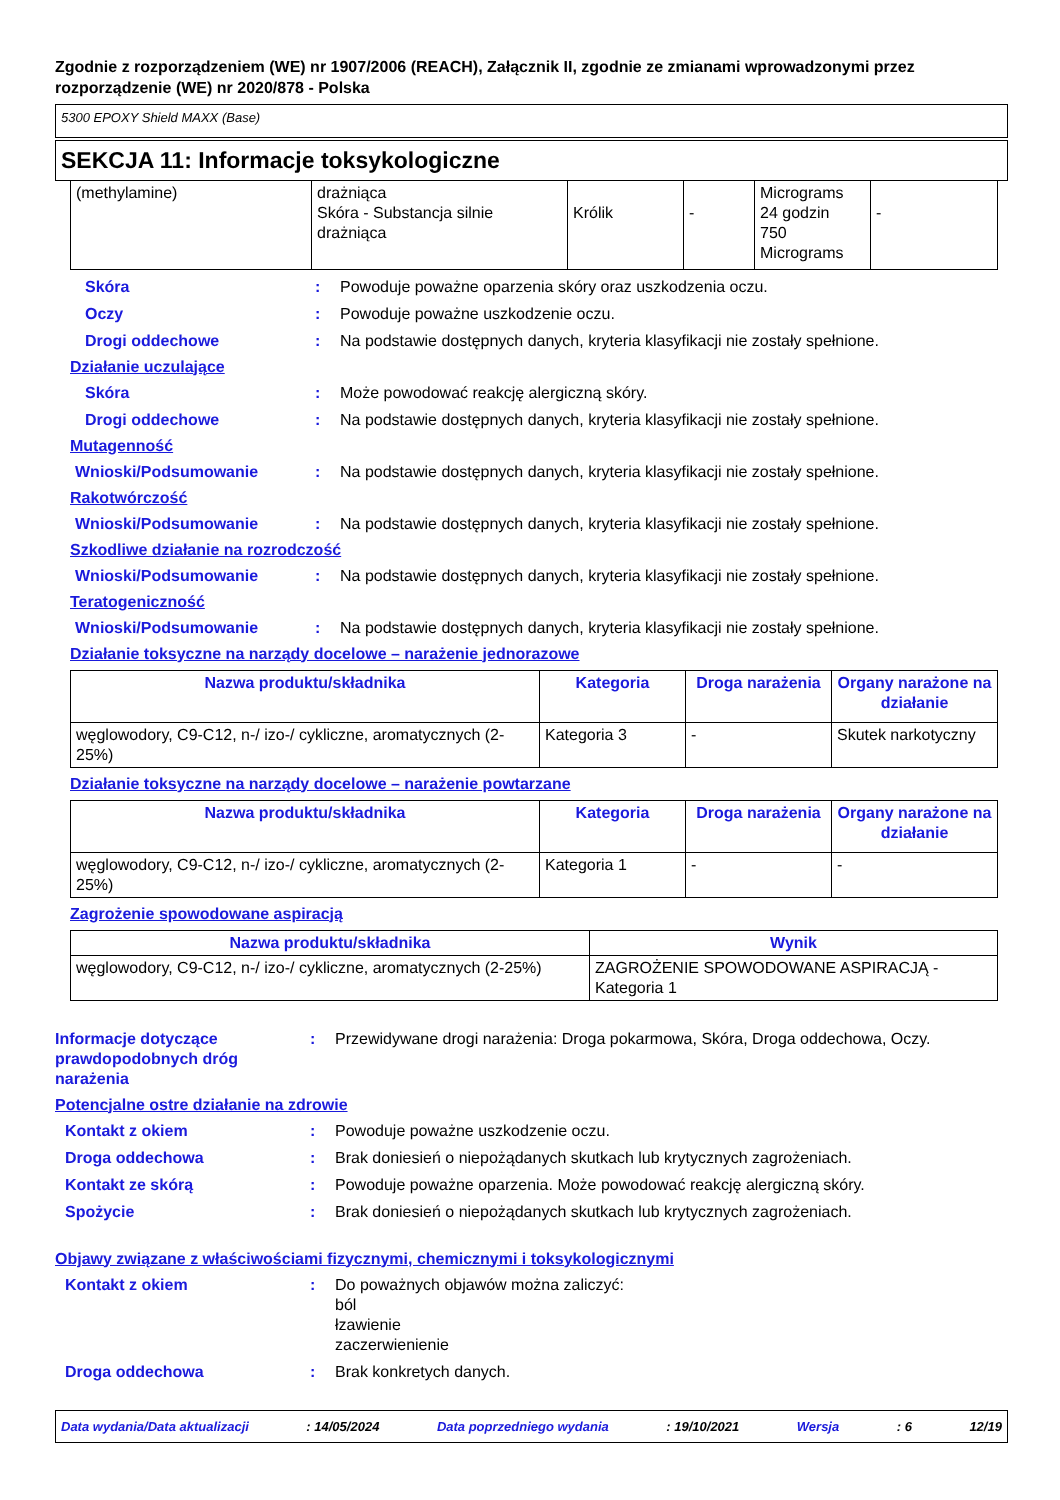Zgodnie z rozporządzeniem (WE) nr 1907/2006 (REACH), Załącznik II, zgodnie ze zmianami wprowadzonymi przez rozporządzenie (WE) nr 2020/878 - Polska
5300 EPOXY Shield MAXX (Base)
SEKCJA 11: Informacje toksykologiczne
| (methylamine) | drażniąca Skóra - Substancja silnie drażniąca | Królik | - | Micrograms 24 godzin 750 Micrograms | - |
Skóra : Powoduje poważne oparzenia skóry oraz uszkodzenia oczu.
Oczy : Powoduje poważne uszkodzenie oczu.
Drogi oddechowe : Na podstawie dostępnych danych, kryteria klasyfikacji nie zostały spełnione.
Działanie uczulające
Skóra : Może powodować reakcję alergiczną skóry.
Drogi oddechowe : Na podstawie dostępnych danych, kryteria klasyfikacji nie zostały spełnione.
Mutagenność
Wnioski/Podsumowanie : Na podstawie dostępnych danych, kryteria klasyfikacji nie zostały spełnione.
Rakotwórczość
Wnioski/Podsumowanie : Na podstawie dostępnych danych, kryteria klasyfikacji nie zostały spełnione.
Szkodliwe działanie na rozrodczość
Wnioski/Podsumowanie : Na podstawie dostępnych danych, kryteria klasyfikacji nie zostały spełnione.
Teratogeniczność
Wnioski/Podsumowanie : Na podstawie dostępnych danych, kryteria klasyfikacji nie zostały spełnione.
Działanie toksyczne na narządy docelowe – narażenie jednorazowe
| Nazwa produktu/składnika | Kategoria | Droga narażenia | Organy narażone na działanie |
| --- | --- | --- | --- |
| węglowodory, C9-C12, n-/ izo-/ cykliczne, aromatycznych (2-25%) | Kategoria 3 | - | Skutek narkotyczny |
Działanie toksyczne na narządy docelowe – narażenie powtarzane
| Nazwa produktu/składnika | Kategoria | Droga narażenia | Organy narażone na działanie |
| --- | --- | --- | --- |
| węglowodory, C9-C12, n-/ izo-/ cykliczne, aromatycznych (2-25%) | Kategoria 1 | - | - |
Zagrożenie spowodowane aspiracją
| Nazwa produktu/składnika | Wynik |
| --- | --- |
| węglowodory, C9-C12, n-/ izo-/ cykliczne, aromatycznych (2-25%) | ZAGROŻENIE SPOWODOWANE ASPIRACJĄ - Kategoria 1 |
Informacje dotyczące prawdopodobnych dróg narażenia
: Przewidywane drogi narażenia: Droga pokarmowa, Skóra, Droga oddechowa, Oczy.
Potencjalne ostre działanie na zdrowie
Kontakt z okiem : Powoduje poważne uszkodzenie oczu.
Droga oddechowa : Brak doniesień o niepożądanych skutkach lub krytycznych zagrożeniach.
Kontakt ze skórą : Powoduje poważne oparzenia. Może powodować reakcję alergiczną skóry.
Spożycie : Brak doniesień o niepożądanych skutkach lub krytycznych zagrożeniach.
Objawy związane z właściwościami fizycznymi, chemicznymi i toksykologicznymi
Kontakt z okiem : Do poważnych objawów można zaliczyć:
ból
łzawienie
zaczerwienienie
Droga oddechowa : Brak konkretych danych.
Data wydania/Data aktualizacji: 14/05/2024 Data poprzedniego wydania: 19/10/2021 Wersja: 6 12/19